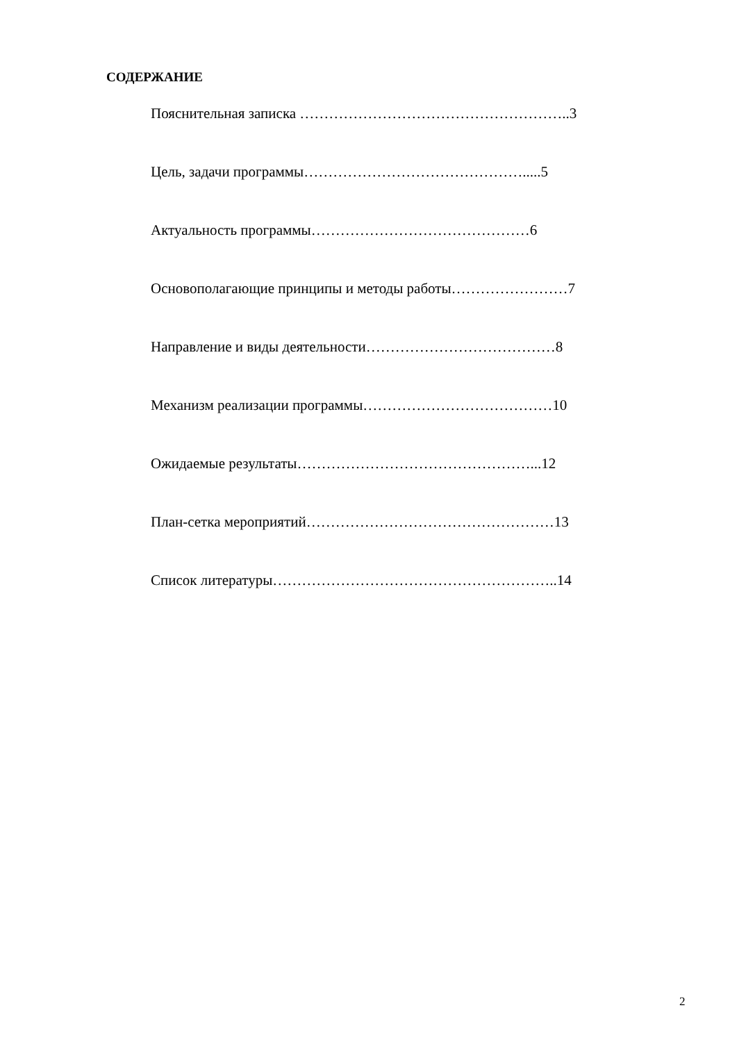СОДЕРЖАНИЕ
Пояснительная записка ………………………………………………..3
Цель, задачи программы……………………………………….....5
Актуальность программы………………………………………6
Основополагающие принципы и методы работы……………………7
Направление и виды деятельности…………………………………8
Механизм реализации программы…………………………………10
Ожидаемые результаты…………………………………………...12
План-сетка мероприятий……………………………………………13
Список литературы…………………………………………………..14
2